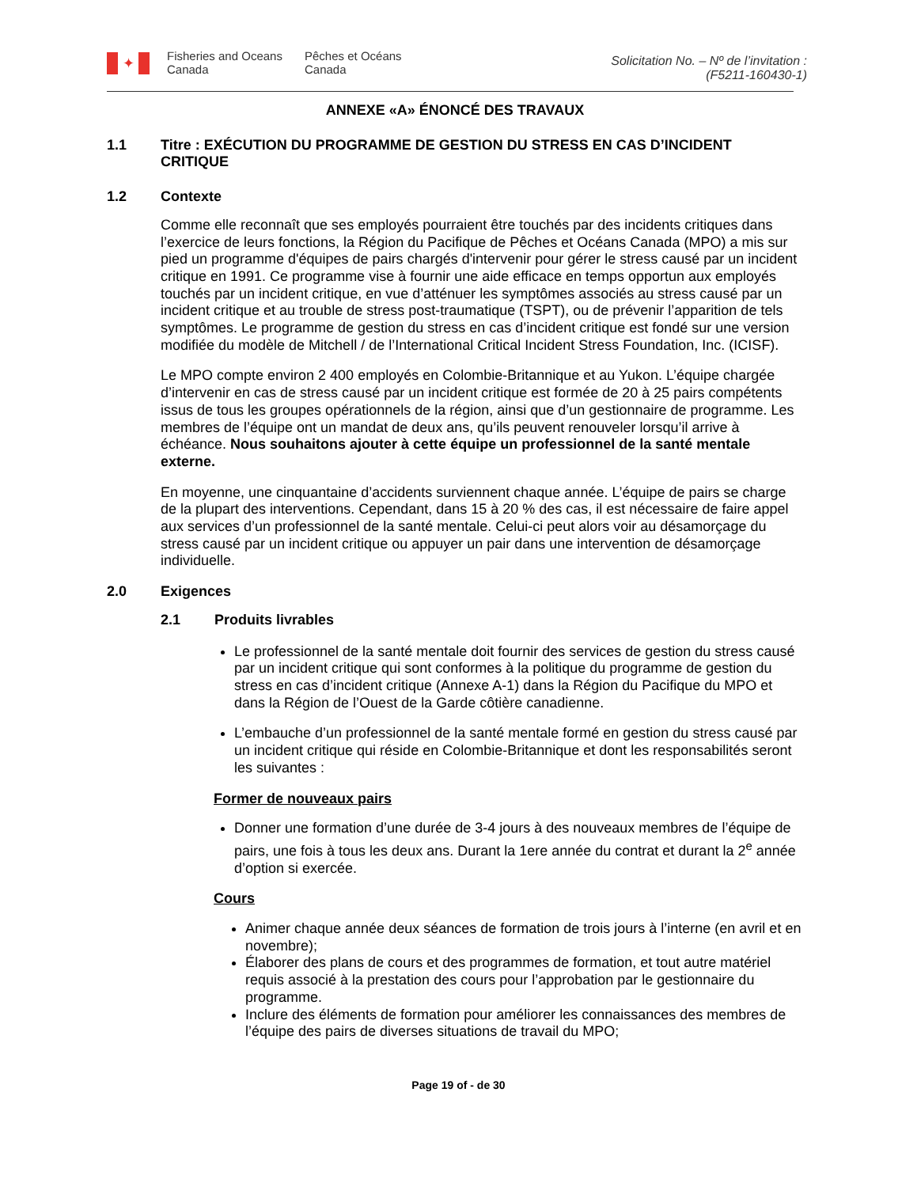✦
Fisheries and Oceans
Canada
Pêches et Océans
Canada
Solicitation No. – Nº de l’invitation :
(F5211-160430-1)
ANNEXE «A» ÉNONCÉ DES TRAVAUX
1.1 Titre : EXÉCUTION DU PROGRAMME DE GESTION DU STRESS EN CAS D’INCIDENT CRITIQUE
1.2 Contexte
Comme elle reconnaît que ses employés pourraient être touchés par des incidents critiques dans l’exercice de leurs fonctions, la Région du Pacifique de Pêches et Océans Canada (MPO) a mis sur pied un programme d'équipes de pairs chargés d'intervenir pour gérer le stress causé par un incident critique en 1991. Ce programme vise à fournir une aide efficace en temps opportun aux employés touchés par un incident critique, en vue d’atténuer les symptômes associés au stress causé par un incident critique et au trouble de stress post-traumatique (TSPT), ou de prévenir l’apparition de tels symptômes. Le programme de gestion du stress en cas d’incident critique est fondé sur une version modifiée du modèle de Mitchell / de l’International Critical Incident Stress Foundation, Inc. (ICISF).
Le MPO compte environ 2 400 employés en Colombie-Britannique et au Yukon. L’équipe chargée d’intervenir en cas de stress causé par un incident critique est formée de 20 à 25 pairs compétents issus de tous les groupes opérationnels de la région, ainsi que d’un gestionnaire de programme. Les membres de l’équipe ont un mandat de deux ans, qu’ils peuvent renouveler lorsqu’il arrive à échéance. Nous souhaitons ajouter à cette équipe un professionnel de la santé mentale externe.
En moyenne, une cinquantaine d’accidents surviennent chaque année. L’équipe de pairs se charge de la plupart des interventions. Cependant, dans 15 à 20 % des cas, il est nécessaire de faire appel aux services d’un professionnel de la santé mentale. Celui-ci peut alors voir au désamorçage du stress causé par un incident critique ou appuyer un pair dans une intervention de désamorçage individuelle.
2.0 Exigences
2.1 Produits livrables
Le professionnel de la santé mentale doit fournir des services de gestion du stress causé par un incident critique qui sont conformes à la politique du programme de gestion du stress en cas d’incident critique (Annexe A-1) dans la Région du Pacifique du MPO et dans la Région de l’Ouest de la Garde côtière canadienne.
L’embauche d’un professionnel de la santé mentale formé en gestion du stress causé par un incident critique qui réside en Colombie-Britannique et dont les responsabilités seront les suivantes :
Former de nouveaux pairs
Donner une formation d’une durée de 3-4 jours à des nouveaux membres de l’équipe de pairs, une fois à tous les deux ans. Durant la 1ere année du contrat et durant la 2<sup>e</sup> année d’option si exercée.
Cours
Animer chaque année deux séances de formation de trois jours à l’interne (en avril et en novembre);
Élaborer des plans de cours et des programmes de formation, et tout autre matériel requis associé à la prestation des cours pour l’approbation par le gestionnaire du programme.
Inclure des éléments de formation pour améliorer les connaissances des membres de l’équipe des pairs de diverses situations de travail du MPO;
Page 19 of - de 30